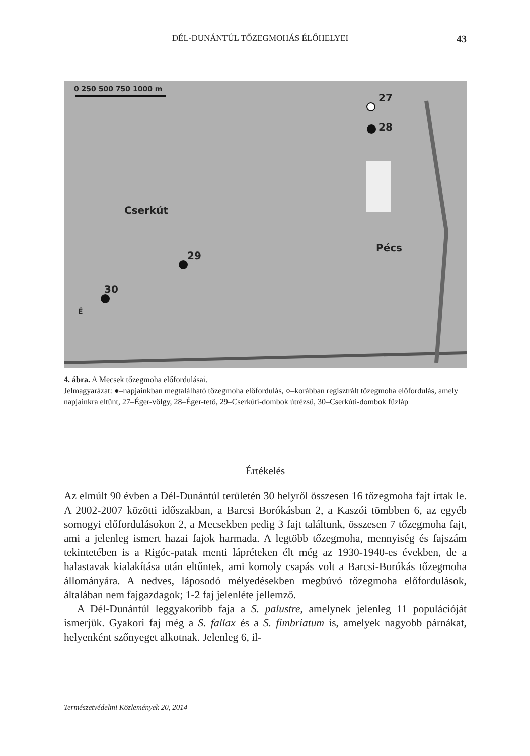DÉL-DUNÁNTÚL TŐZEGMOHÁS ÉLŐHELYEI 43
0 250 500 750 1000 m
27
28
Cserkút
29
30
Pécs
É
4. ábra. A Mecsek tőzegmoha előfordulásai.
Jelmagyarázat: ●–napjainkban megtalálható tőzegmoha előfordulás, ○–korábban regisztrált tőzegmoha előfordulás, amely napjainkra eltűnt, 27–Éger-völgy, 28–Éger-tető, 29–Cserkúti-dombok útrézsű, 30–Cserkúti-dombok fűzláp
Értékelés
Az elmúlt 90 évben a Dél-Dunántúl területén 30 helyről összesen 16 tőzegmoha fajt írtak le. A 2002-2007 közötti időszakban, a Barcsi Borókásban 2, a Kaszói tömbben 6, az egyéb somogyi előfordulásokon 2, a Mecsekben pedig 3 fajt találtunk, összesen 7 tőzegmoha fajt, ami a jelenleg ismert hazai fajok harmada. A legtöbb tőzegmoha, mennyiség és fajszám tekintetében is a Rigóc-patak menti lápréteken élt még az 1930-1940-es években, de a halastavak kialakítása után eltűntek, ami komoly csapás volt a Barcsi-Borókás tőzegmoha állományára. A nedves, láposodó mélyedésekben megbúvó tőzegmoha előfordulások, általában nem fajgazdagok; 1-2 faj jelenléte jellemző.
A Dél-Dunántúl leggyakoribb faja a S. palustre, amelynek jelenleg 11 populációját ismerjük. Gyakori faj még a S. fallax és a S. fimbriatum is, amelyek nagyobb párnákat, helyenként szőnyeget alkotnak. Jelenleg 6, il-
Természetvédelmi Közlemények 20, 2014